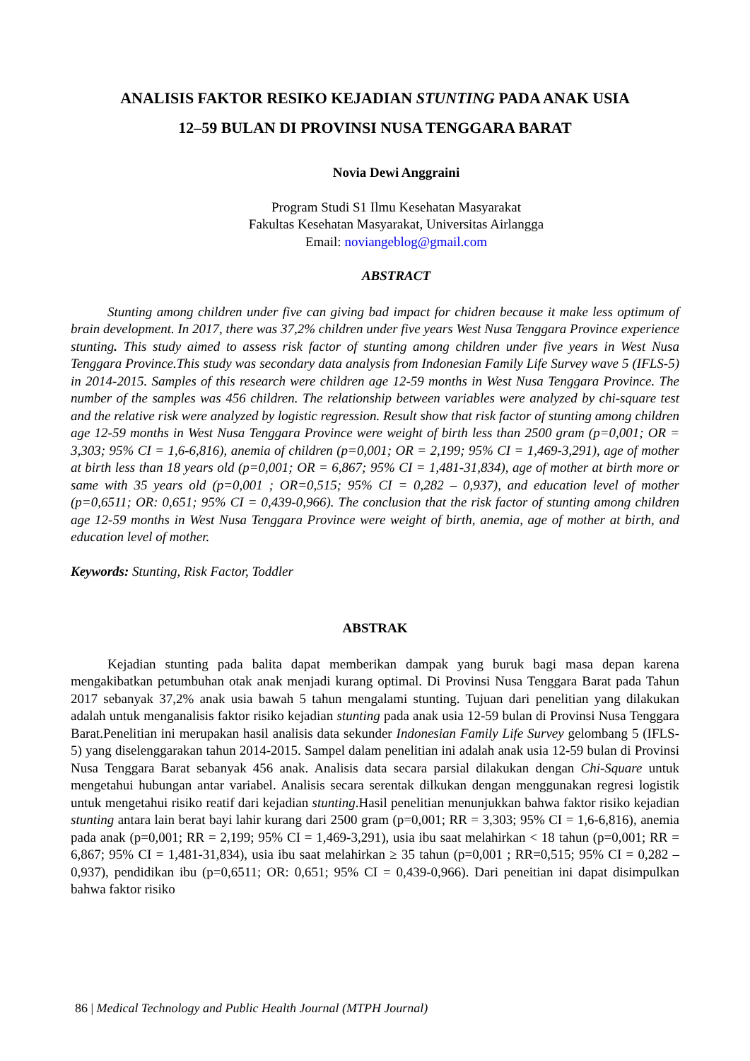ANALISIS FAKTOR RESIKO KEJADIAN STUNTING PADA ANAK USIA
12–59 BULAN DI PROVINSI NUSA TENGGARA BARAT
Novia Dewi Anggraini
Program Studi S1 Ilmu Kesehatan Masyarakat
Fakultas Kesehatan Masyarakat, Universitas Airlangga
Email: noviangeblog@gmail.com
ABSTRACT
Stunting among children under five can giving bad impact for chidren because it make less optimum of brain development. In 2017, there was 37,2% children under five years West Nusa Tenggara Province experience stunting. This study aimed to assess risk factor of stunting among children under five years in West Nusa Tenggara Province.This study was secondary data analysis from Indonesian Family Life Survey wave 5 (IFLS-5) in 2014-2015. Samples of this research were children age 12-59 months in West Nusa Tenggara Province. The number of the samples was 456 children. The relationship between variables were analyzed by chi-square test and the relative risk were analyzed by logistic regression. Result show that risk factor of stunting among children age 12-59 months in West Nusa Tenggara Province were weight of birth less than 2500 gram (p=0,001; OR = 3,303; 95% CI = 1,6-6,816), anemia of children (p=0,001; OR = 2,199; 95% CI = 1,469-3,291), age of mother at birth less than 18 years old (p=0,001; OR = 6,867; 95% CI = 1,481-31,834), age of mother at birth more or same with 35 years old (p=0,001 ; OR=0,515; 95% CI = 0,282 – 0,937), and education level of mother (p=0,6511; OR: 0,651; 95% CI = 0,439-0,966). The conclusion that the risk factor of stunting among children age 12-59 months in West Nusa Tenggara Province were weight of birth, anemia, age of mother at birth, and education level of mother.
Keywords: Stunting, Risk Factor, Toddler
ABSTRAK
Kejadian stunting pada balita dapat memberikan dampak yang buruk bagi masa depan karena mengakibatkan petumbuhan otak anak menjadi kurang optimal. Di Provinsi Nusa Tenggara Barat pada Tahun 2017 sebanyak 37,2% anak usia bawah 5 tahun mengalami stunting. Tujuan dari penelitian yang dilakukan adalah untuk menganalisis faktor risiko kejadian stunting pada anak usia 12-59 bulan di Provinsi Nusa Tenggara Barat.Penelitian ini merupakan hasil analisis data sekunder Indonesian Family Life Survey gelombang 5 (IFLS-5) yang diselenggarakan tahun 2014-2015. Sampel dalam penelitian ini adalah anak usia 12-59 bulan di Provinsi Nusa Tenggara Barat sebanyak 456 anak. Analisis data secara parsial dilakukan dengan Chi-Square untuk mengetahui hubungan antar variabel. Analisis secara serentak dilkukan dengan menggunakan regresi logistik untuk mengetahui risiko reatif dari kejadian stunting.Hasil penelitian menunjukkan bahwa faktor risiko kejadian stunting antara lain berat bayi lahir kurang dari 2500 gram (p=0,001; RR = 3,303; 95% CI = 1,6-6,816), anemia pada anak (p=0,001; RR = 2,199; 95% CI = 1,469-3,291), usia ibu saat melahirkan < 18 tahun (p=0,001; RR = 6,867; 95% CI = 1,481-31,834), usia ibu saat melahirkan ≥ 35 tahun (p=0,001 ; RR=0,515; 95% CI = 0,282 – 0,937), pendidikan ibu (p=0,6511; OR: 0,651; 95% CI = 0,439-0,966). Dari peneitian ini dapat disimpulkan bahwa faktor risiko
86 | Medical Technology and Public Health Journal (MTPH Journal)